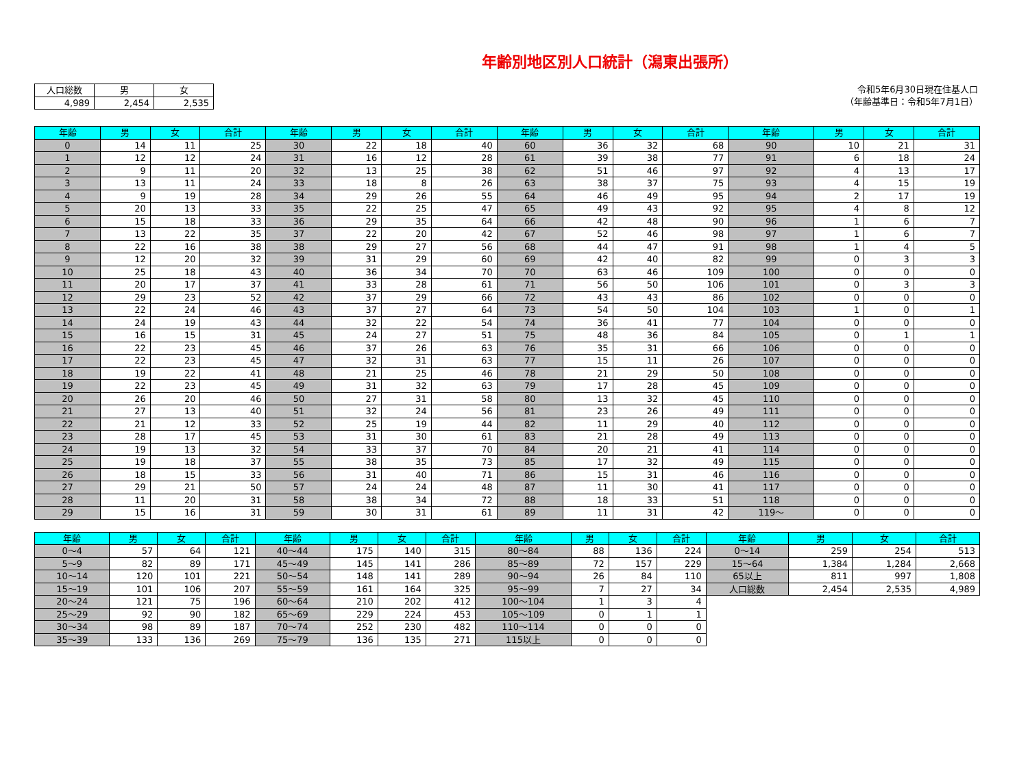年齢別地区別人口統計（潟東出張所）
| 人口総数 | 男 | 女 |
| 4,989 | 2,454 | 2,535 |
令和5年6月30日現在住基人口
（年齢基準日：令和5年7月1日）
| 年齢 | 男 | 女 | 合計 | 年齢 | 男 | 女 | 合計 | 年齢 | 男 | 女 | 合計 | 年齢 | 男 | 女 | 合計 |
| --- | --- | --- | --- | --- | --- | --- | --- | --- | --- | --- | --- | --- | --- | --- | --- |
| 0 | 14 | 11 | 25 | 30 | 22 | 18 | 40 | 60 | 36 | 32 | 68 | 90 | 10 | 21 | 31 |
| 1 | 12 | 12 | 24 | 31 | 16 | 12 | 28 | 61 | 39 | 38 | 77 | 91 | 6 | 18 | 24 |
| 2 | 9 | 11 | 20 | 32 | 13 | 25 | 38 | 62 | 51 | 46 | 97 | 92 | 4 | 13 | 17 |
| 3 | 13 | 11 | 24 | 33 | 18 | 8 | 26 | 63 | 38 | 37 | 75 | 93 | 4 | 15 | 19 |
| 4 | 9 | 19 | 28 | 34 | 29 | 26 | 55 | 64 | 46 | 49 | 95 | 94 | 2 | 17 | 19 |
| 5 | 20 | 13 | 33 | 35 | 22 | 25 | 47 | 65 | 49 | 43 | 92 | 95 | 4 | 8 | 12 |
| 6 | 15 | 18 | 33 | 36 | 29 | 35 | 64 | 66 | 42 | 48 | 90 | 96 | 1 | 6 | 7 |
| 7 | 13 | 22 | 35 | 37 | 22 | 20 | 42 | 67 | 52 | 46 | 98 | 97 | 1 | 6 | 7 |
| 8 | 22 | 16 | 38 | 38 | 29 | 27 | 56 | 68 | 44 | 47 | 91 | 98 | 1 | 4 | 5 |
| 9 | 12 | 20 | 32 | 39 | 31 | 29 | 60 | 69 | 42 | 40 | 82 | 99 | 0 | 3 | 3 |
| 10 | 25 | 18 | 43 | 40 | 36 | 34 | 70 | 70 | 63 | 46 | 109 | 100 | 0 | 0 | 0 |
| 11 | 20 | 17 | 37 | 41 | 33 | 28 | 61 | 71 | 56 | 50 | 106 | 101 | 0 | 3 | 3 |
| 12 | 29 | 23 | 52 | 42 | 37 | 29 | 66 | 72 | 43 | 43 | 86 | 102 | 0 | 0 | 0 |
| 13 | 22 | 24 | 46 | 43 | 37 | 27 | 64 | 73 | 54 | 50 | 104 | 103 | 1 | 0 | 1 |
| 14 | 24 | 19 | 43 | 44 | 32 | 22 | 54 | 74 | 36 | 41 | 77 | 104 | 0 | 0 | 0 |
| 15 | 16 | 15 | 31 | 45 | 24 | 27 | 51 | 75 | 48 | 36 | 84 | 105 | 0 | 1 | 1 |
| 16 | 22 | 23 | 45 | 46 | 37 | 26 | 63 | 76 | 35 | 31 | 66 | 106 | 0 | 0 | 0 |
| 17 | 22 | 23 | 45 | 47 | 32 | 31 | 63 | 77 | 15 | 11 | 26 | 107 | 0 | 0 | 0 |
| 18 | 19 | 22 | 41 | 48 | 21 | 25 | 46 | 78 | 21 | 29 | 50 | 108 | 0 | 0 | 0 |
| 19 | 22 | 23 | 45 | 49 | 31 | 32 | 63 | 79 | 17 | 28 | 45 | 109 | 0 | 0 | 0 |
| 20 | 26 | 20 | 46 | 50 | 27 | 31 | 58 | 80 | 13 | 32 | 45 | 110 | 0 | 0 | 0 |
| 21 | 27 | 13 | 40 | 51 | 32 | 24 | 56 | 81 | 23 | 26 | 49 | 111 | 0 | 0 | 0 |
| 22 | 21 | 12 | 33 | 52 | 25 | 19 | 44 | 82 | 11 | 29 | 40 | 112 | 0 | 0 | 0 |
| 23 | 28 | 17 | 45 | 53 | 31 | 30 | 61 | 83 | 21 | 28 | 49 | 113 | 0 | 0 | 0 |
| 24 | 19 | 13 | 32 | 54 | 33 | 37 | 70 | 84 | 20 | 21 | 41 | 114 | 0 | 0 | 0 |
| 25 | 19 | 18 | 37 | 55 | 38 | 35 | 73 | 85 | 17 | 32 | 49 | 115 | 0 | 0 | 0 |
| 26 | 18 | 15 | 33 | 56 | 31 | 40 | 71 | 86 | 15 | 31 | 46 | 116 | 0 | 0 | 0 |
| 27 | 29 | 21 | 50 | 57 | 24 | 24 | 48 | 87 | 11 | 30 | 41 | 117 | 0 | 0 | 0 |
| 28 | 11 | 20 | 31 | 58 | 38 | 34 | 72 | 88 | 18 | 33 | 51 | 118 | 0 | 0 | 0 |
| 29 | 15 | 16 | 31 | 59 | 30 | 31 | 61 | 89 | 11 | 31 | 42 | 119～ | 0 | 0 | 0 |
| 年齢 | 男 | 女 | 合計 | 年齢 | 男 | 女 | 合計 | 年齢 | 男 | 女 | 合計 | 年齢 | 男 | 女 | 合計 |
| --- | --- | --- | --- | --- | --- | --- | --- | --- | --- | --- | --- | --- | --- | --- | --- |
| 0～4 | 57 | 64 | 121 | 40～44 | 175 | 140 | 315 | 80～84 | 88 | 136 | 224 | 0～14 | 259 | 254 | 513 |
| 5～9 | 82 | 89 | 171 | 45～49 | 145 | 141 | 286 | 85～89 | 72 | 157 | 229 | 15～64 | 1,384 | 1,284 | 2,668 |
| 10～14 | 120 | 101 | 221 | 50～54 | 148 | 141 | 289 | 90～94 | 26 | 84 | 110 | 65以上 | 811 | 997 | 1,808 |
| 15～19 | 101 | 106 | 207 | 55～59 | 161 | 164 | 325 | 95～99 | 7 | 27 | 34 | 人口総数 | 2,454 | 2,535 | 4,989 |
| 20～24 | 121 | 75 | 196 | 60～64 | 210 | 202 | 412 | 100～104 | 1 | 3 | 4 | | | | |
| 25～29 | 92 | 90 | 182 | 65～69 | 229 | 224 | 453 | 105～109 | 0 | 1 | 1 | | | | |
| 30～34 | 98 | 89 | 187 | 70～74 | 252 | 230 | 482 | 110～114 | 0 | 0 | 0 | | | | |
| 35～39 | 133 | 136 | 269 | 75～79 | 136 | 135 | 271 | 115以上 | 0 | 0 | 0 | | | | |